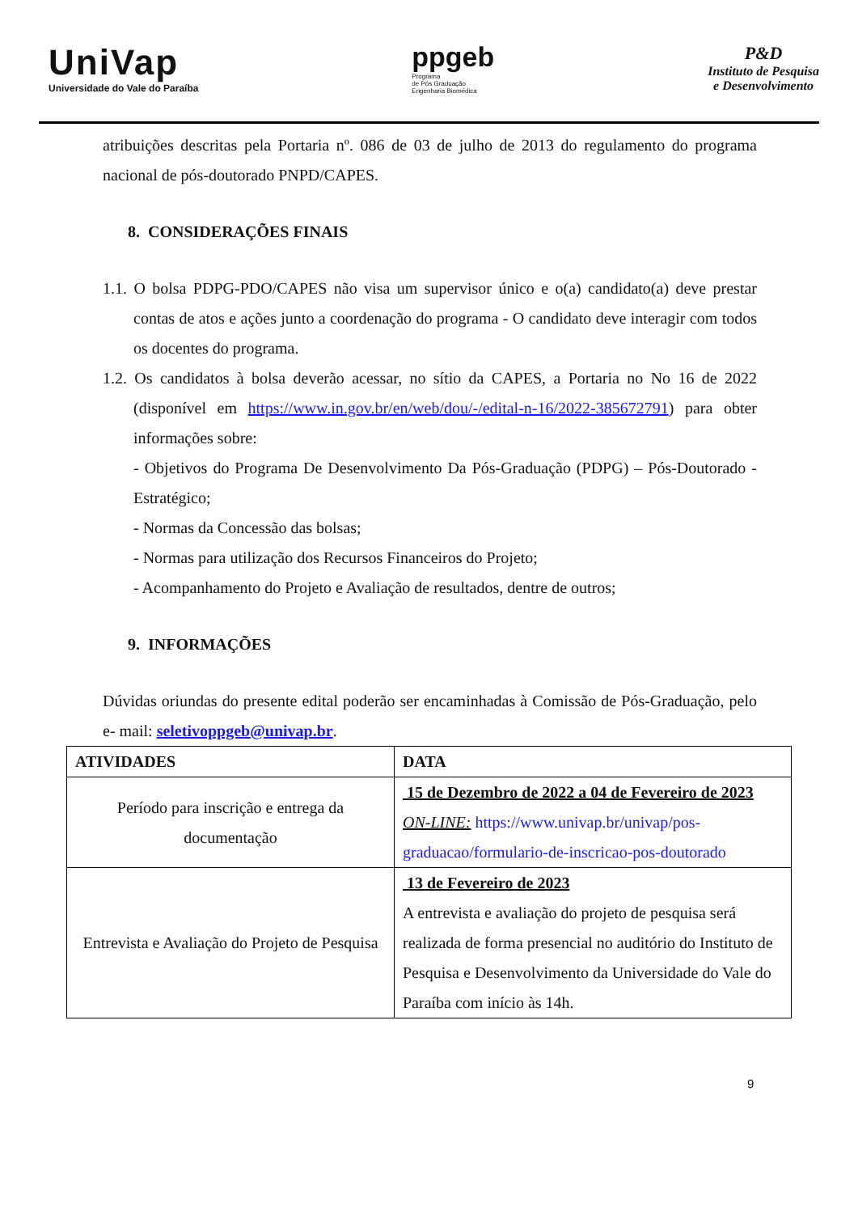UniVap
Universidade do Vale do Paraíba
ppgeb
Programa
de Pós Graduação
Engenharia Biomédica
P&D
Instituto de Pesquisa
e Desenvolvimento
atribuições descritas pela Portaria nº. 086 de 03 de julho de 2013 do regulamento do programa nacional de pós-doutorado PNPD/CAPES.
8. CONSIDERAÇÕES FINAIS
1.1. O bolsa PDPG-PDO/CAPES não visa um supervisor único e o(a) candidato(a) deve prestar contas de atos e ações junto a coordenação do programa - O candidato deve interagir com todos os docentes do programa.
1.2. Os candidatos à bolsa deverão acessar, no sítio da CAPES, a Portaria no No 16 de 2022 (disponível em https://www.in.gov.br/en/web/dou/-/edital-n-16/2022-385672791) para obter informações sobre:
- Objetivos do Programa De Desenvolvimento Da Pós-Graduação (PDPG) – Pós-Doutorado - Estratégico;
- Normas da Concessão das bolsas;
- Normas para utilização dos Recursos Financeiros do Projeto;
- Acompanhamento do Projeto e Avaliação de resultados, dentre de outros;
9. INFORMAÇÕES
Dúvidas oriundas do presente edital poderão ser encaminhadas à Comissão de Pós-Graduação, pelo e- mail: seletivoppgeb@univap.br.
| ATIVIDADES | DATA |
| --- | --- |
| Período para inscrição e entrega da documentação | 15 de Dezembro de 2022 a 04 de Fevereiro de 2023 ON-LINE: https://www.univap.br/univap/pos-graduacao/formulario-de-inscricao-pos-doutorado |
| Entrevista e Avaliação do Projeto de Pesquisa | 13 de Fevereiro de 2023 A entrevista e avaliação do projeto de pesquisa será realizada de forma presencial no auditório do Instituto de Pesquisa e Desenvolvimento da Universidade do Vale do Paraíba com início às 14h. |
9